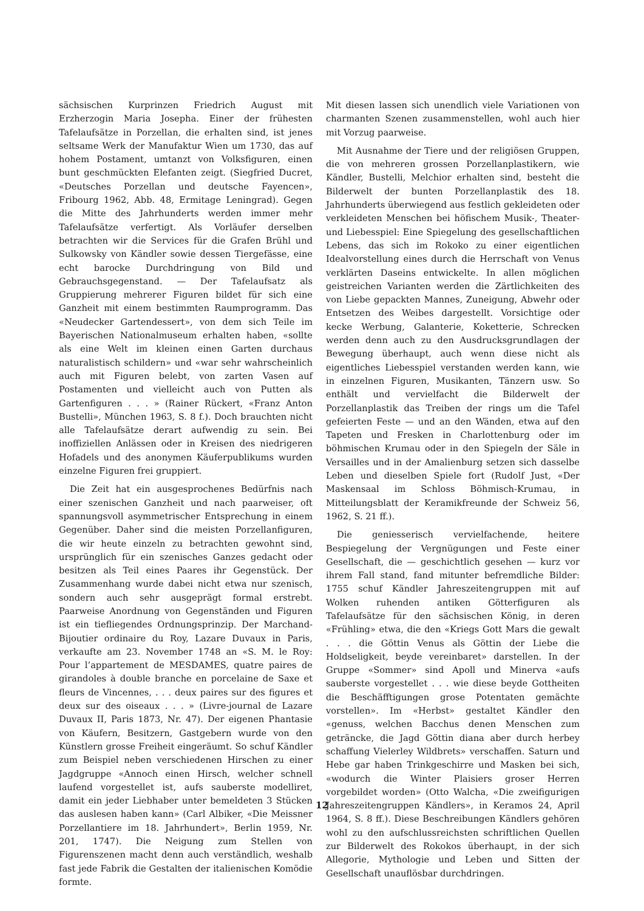sächsischen Kurprinzen Friedrich August mit Erzherzogin Maria Josepha. Einer der frühesten Tafelaufsätze in Porzellan, die erhalten sind, ist jenes seltsame Werk der Manufaktur Wien um 1730, das auf hohem Postament, umtanzt von Volksfiguren, einen bunt geschmückten Elefanten zeigt. (Siegfried Ducret, «Deutsches Porzellan und deutsche Fayencen», Fribourg 1962, Abb. 48, Ermitage Leningrad). Gegen die Mitte des Jahrhunderts werden immer mehr Tafelaufsätze verfertigt. Als Vorläufer derselben betrachten wir die Services für die Grafen Brühl und Sulkowsky von Kändler sowie dessen Tiergefässe, eine echt barocke Durchdringung von Bild und Gebrauchsgegenstand. — Der Tafelaufsatz als Gruppierung mehrerer Figuren bildet für sich eine Ganzheit mit einem bestimmten Raumprogramm. Das «Neudecker Gartendessert», von dem sich Teile im Bayerischen Nationalmuseum erhalten haben, «sollte als eine Welt im kleinen einen Garten durchaus naturalistisch schildern» und «war sehr wahrscheinlich auch mit Figuren belebt, von zarten Vasen auf Postamenten und vielleicht auch von Putten als Gartenfiguren . . . » (Rainer Rückert, «Franz Anton Bustelli», München 1963, S. 8 f.). Doch brauchten nicht alle Tafelaufsätze derart aufwendig zu sein. Bei inoffiziellen Anlässen oder in Kreisen des niedrigeren Hofadels und des anonymen Käuferpublikums wurden einzelne Figuren frei gruppiert.
Die Zeit hat ein ausgesprochenes Bedürfnis nach einer szenischen Ganzheit und nach paarweiser, oft spannungsvoll asymmetrischer Entsprechung in einem Gegenüber. Daher sind die meisten Porzellanfiguren, die wir heute einzeln zu betrachten gewohnt sind, ursprünglich für ein szenisches Ganzes gedacht oder besitzen als Teil eines Paares ihr Gegenstück. Der Zusammenhang wurde dabei nicht etwa nur szenisch, sondern auch sehr ausgeprägt formal erstrebt. Paarweise Anordnung von Gegenständen und Figuren ist ein tiefliegendes Ordnungsprinzip. Der Marchand-Bijoutier ordinaire du Roy, Lazare Duvaux in Paris, verkaufte am 23. November 1748 an «S. M. le Roy: Pour l’appartement de MESDAMES, quatre paires de girandoles à double branche en porcelaine de Saxe et fleurs de Vincennes, . . . deux paires sur des figures et deux sur des oiseaux . . . » (Livre-journal de Lazare Duvaux II, Paris 1873, Nr. 47). Der eigenen Phantasie von Käufern, Besitzern, Gastgebern wurde von den Künstlern grosse Freiheit eingeräumt. So schuf Kändler zum Beispiel neben verschiedenen Hirschen zu einer Jagdgruppe «Annoch einen Hirsch, welcher schnell laufend vorgestellet ist, aufs sauberste modelliret, damit ein jeder Liebhaber unter bemeldeten 3 Stücken das auslesen haben kann» (Carl Albiker, «Die Meissner Porzellantiere im 18. Jahrhundert», Berlin 1959, Nr. 201, 1747). Die Neigung zum Stellen von Figurenszenen macht denn auch verständlich, weshalb fast jede Fabrik die Gestalten der italienischen Komödie formte.
Mit diesen lassen sich unendlich viele Variationen von charmanten Szenen zusammenstellen, wohl auch hier mit Vorzug paarweise.
Mit Ausnahme der Tiere und der religiösen Gruppen, die von mehreren grossen Porzellanplastikern, wie Kändler, Bustelli, Melchior erhalten sind, besteht die Bilderwelt der bunten Porzellanplastik des 18. Jahrhunderts überwiegend aus festlich gekleideten oder verkleideten Menschen bei höfischem Musik-, Theater- und Liebesspiel: Eine Spiegelung des gesellschaftlichen Lebens, das sich im Rokoko zu einer eigentlichen Idealvorstellung eines durch die Herrschaft von Venus verklärten Daseins entwickelte. In allen möglichen geistreichen Varianten werden die Zärtlichkeiten des von Liebe gepackten Mannes, Zuneigung, Abwehr oder Entsetzen des Weibes dargestellt. Vorsichtige oder kecke Werbung, Galanterie, Koketterie, Schrecken werden denn auch zu den Ausdrucksgrundlagen der Bewegung überhaupt, auch wenn diese nicht als eigentliches Liebesspiel verstanden werden kann, wie in einzelnen Figuren, Musikanten, Tänzern usw. So enthält und vervielfacht die Bilderwelt der Porzellanplastik das Treiben der rings um die Tafel gefeierten Feste — und an den Wänden, etwa auf den Tapeten und Fresken in Charlottenburg oder im böhmischen Krumau oder in den Spiegeln der Säle in Versailles und in der Amalienburg setzen sich dasselbe Leben und dieselben Spiele fort (Rudolf Just, «Der Maskensaal im Schloss Böhmisch-Krumau, in Mitteilungsblatt der Keramikfreunde der Schweiz 56, 1962, S. 21 ff.).
Die geniesserisch vervielfachende, heitere Bespiegelung der Vergnügungen und Feste einer Gesellschaft, die — geschichtlich gesehen — kurz vor ihrem Fall stand, fand mitunter befremdliche Bilder: 1755 schuf Kändler Jahreszeitengruppen mit auf Wolken ruhenden antiken Götterfiguren als Tafelaufsätze für den sächsischen König, in deren «Frühling» etwa, die den «Kriegs Gott Mars die gewalt . . . die Göttin Venus als Göttin der Liebe die Holdseligkeit, beyde vereinbaret» darstellen. In der Gruppe «Sommer» sind Apoll und Minerva «aufs sauberste vorgestellet . . . wie diese beyde Gottheiten die Beschäfftigungen grose Potentaten gemächte vorstellen». Im «Herbst» gestaltet Kändler den «genuss, welchen Bacchus denen Menschen zum geträncke, die Jagd Göttin diana aber durch herbey schaffung Vielerley Wildbrets» verschaffen. Saturn und Hebe gar haben Trinkgeschirre und Masken bei sich, «wodurch die Winter Plaisiers groser Herren vorgebildet worden» (Otto Walcha, «Die zweifigurigen Jahreszeitengruppen Kändlers», in Keramos 24, April 1964, S. 8 ff.). Diese Beschreibungen Kändlers gehören wohl zu den aufschlussreichsten schriftlichen Quellen zur Bilderwelt des Rokokos überhaupt, in der sich Allegorie, Mythologie und Leben und Sitten der Gesellschaft unauflösbar durchdringen.
12